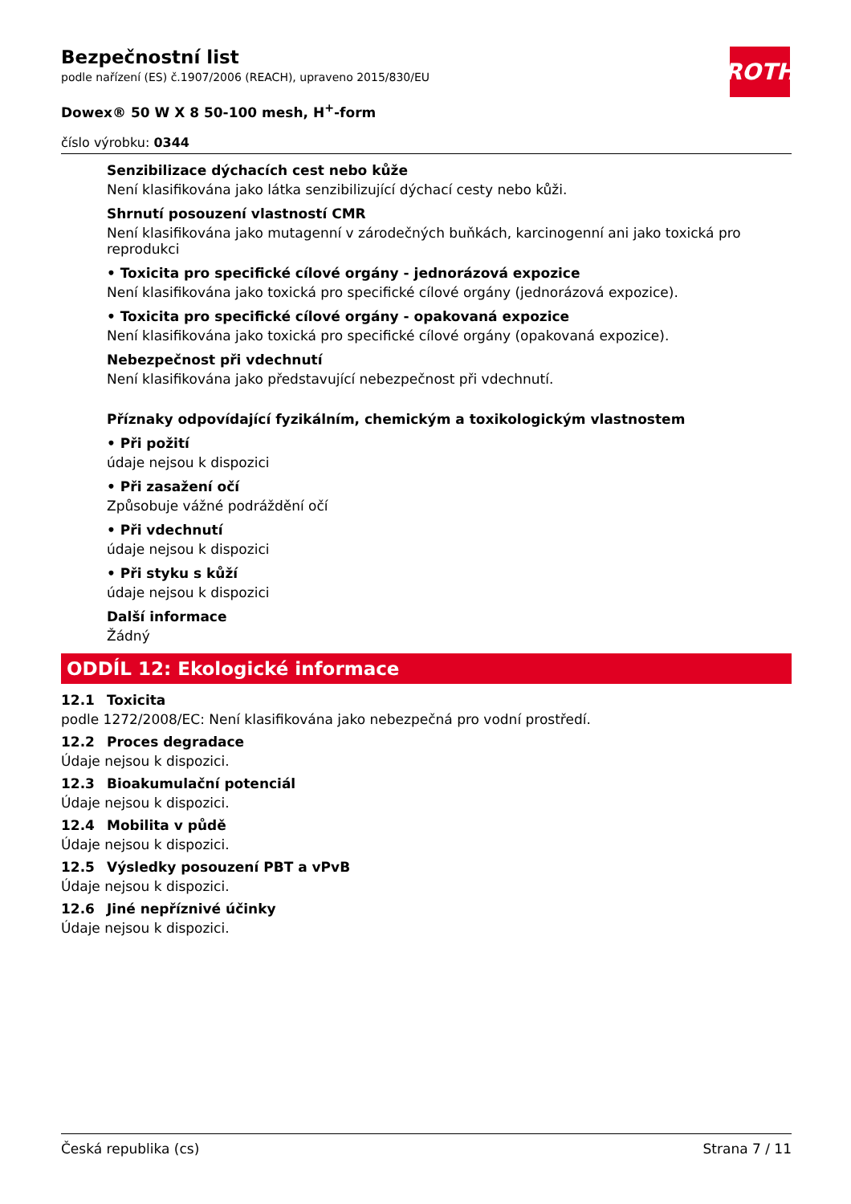ROTH
Bezpečnostní list
podle nařízení (ES) č.1907/2006 (REACH), upraveno 2015/830/EU
Dowex® 50 W X 8 50-100 mesh, H<sup>+</sup>-form
číslo výrobku: 0344
Senzibilizace dýchacích cest nebo kůže
Není klasifikována jako látka senzibilizující dýchací cesty nebo kůži.
Shrnutí posouzení vlastností CMR
Není klasifikována jako mutagenní v zárodečných buňkách, karcinogenní ani jako toxická pro reprodukci
• Toxicita pro specifické cílové orgány - jednorázová expozice
Není klasifikována jako toxická pro specifické cílové orgány (jednorázová expozice).
• Toxicita pro specifické cílové orgány - opakovaná expozice
Není klasifikována jako toxická pro specifické cílové orgány (opakovaná expozice).
Nebezpečnost při vdechnutí
Není klasifikována jako představující nebezpečnost při vdechnutí.
Příznaky odpovídající fyzikálním, chemickým a toxikologickým vlastnostem
• Při požití
údaje nejsou k dispozici
• Při zasažení očí
Způsobuje vážné podráždění očí
• Při vdechnutí
údaje nejsou k dispozici
• Při styku s kůží
údaje nejsou k dispozici
Další informace
Žádný
ODDÍL 12: Ekologické informace
12.1 Toxicita
podle 1272/2008/EC: Není klasifikována jako nebezpečná pro vodní prostředí.
12.2 Proces degradace
Údaje nejsou k dispozici.
12.3 Bioakumulační potenciál
Údaje nejsou k dispozici.
12.4 Mobilita v půdě
Údaje nejsou k dispozici.
12.5 Výsledky posouzení PBT a vPvB
Údaje nejsou k dispozici.
12.6 Jiné nepříznivé účinky
Údaje nejsou k dispozici.
Česká republika (cs) Strana 7 / 11